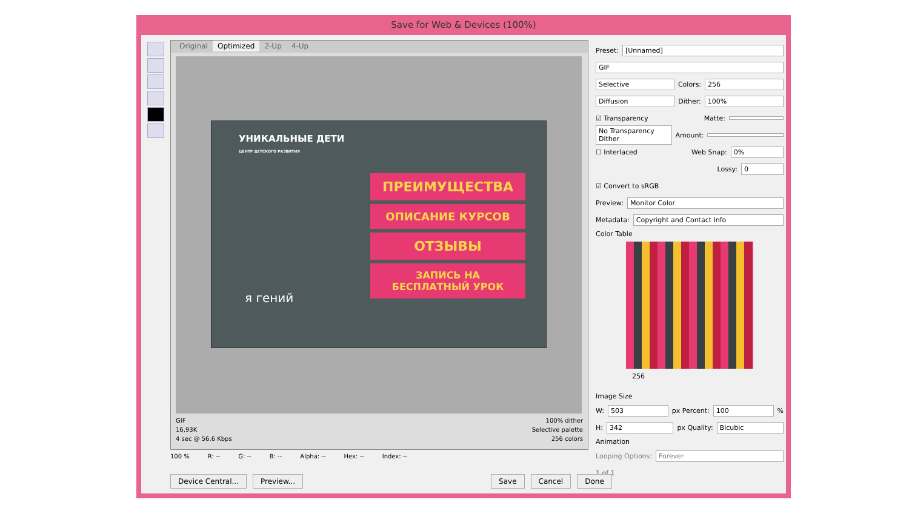Save for Web & Devices (100%)
Original Optimized 2-Up 4-Up
УНИКАЛЬНЫЕ ДЕТИ
ЦЕНТР ДЕТСКОГО РАЗВИТИЯ
ПРЕИМУЩЕСТВА
ОПИСАНИЕ КУРСОВ
ОТЗЫВЫ
ЗАПИСЬ НА
БЕСПЛАТНЫЙ УРОК
я гений
GIF
16,93K
4 sec @ 56.6 Kbps
100% dither
Selective palette
256 colors
Preset: [Unnamed]
GIF
Selective Colors: 256
Diffusion Dither: 100%
☑ Transparency Matte:
No Transparency Dither Amount:
☐ Interlaced Web Snap: 0%
Lossy: 0
☑ Convert to sRGB
Preview: Monitor Color
Metadata: Copyright and Contact Info
Color Table
256
Image Size
W: 503 px Percent: 100 %
H: 342 px Quality: Bicubic
Animation
Looping Options: Forever
1 of 1
100 % R: -- G: -- B: -- Alpha: -- Hex: -- Index: --
Device Central... Preview... Save Cancel Done